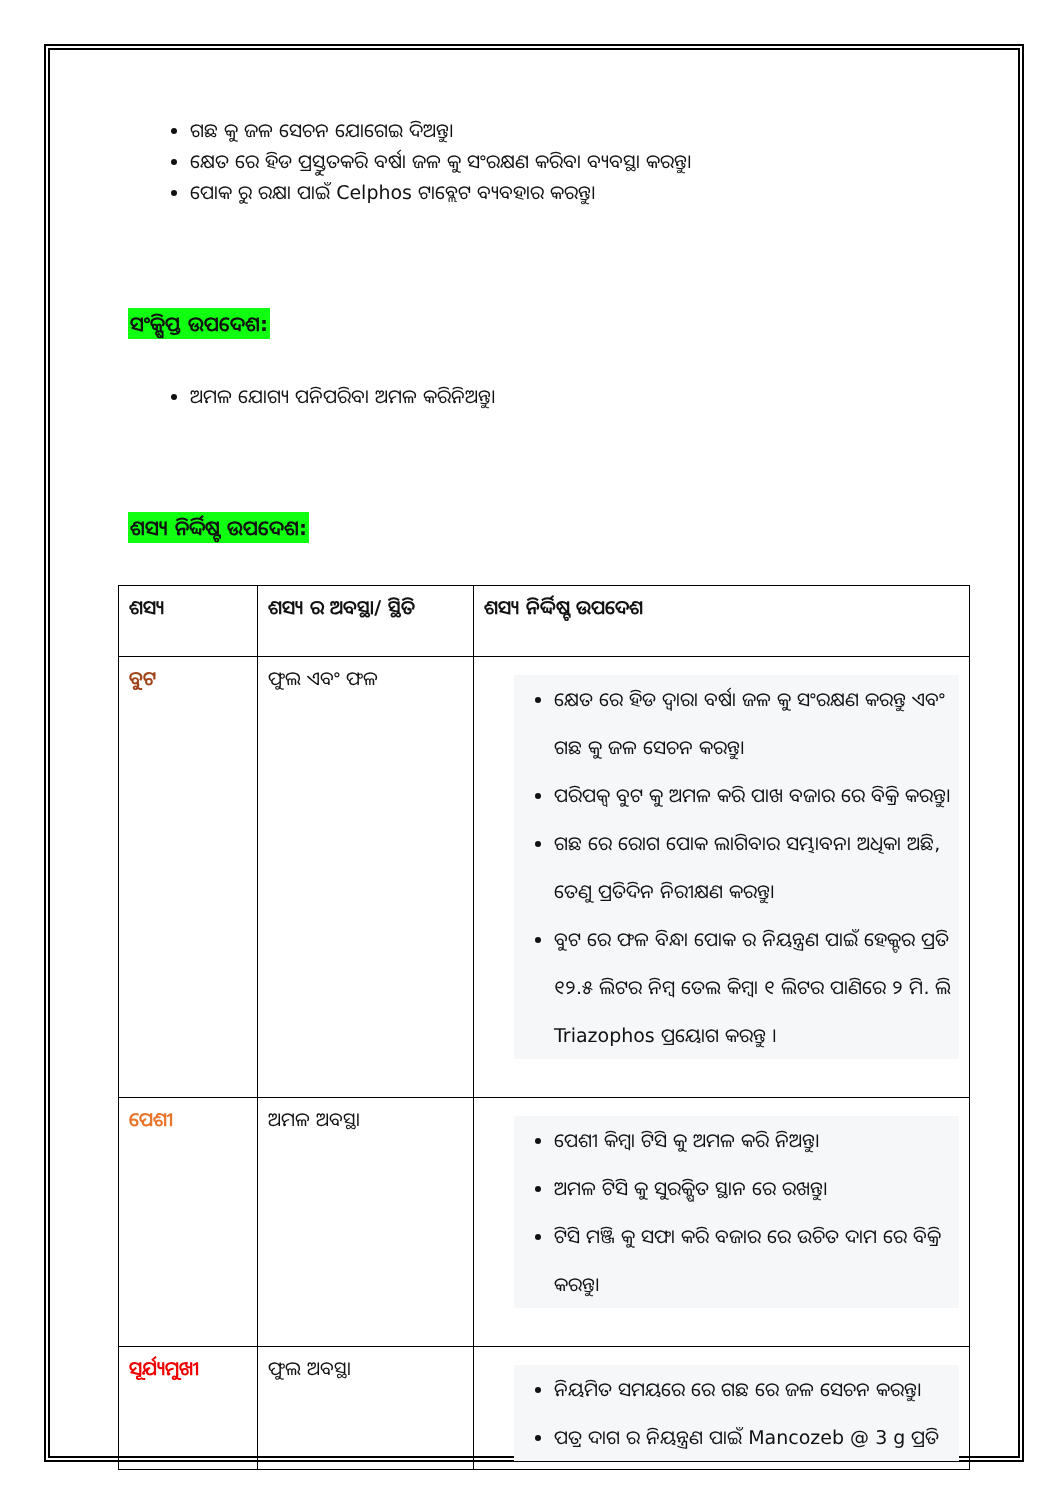ଗଛ କୁ ଜଳ ସେଚନ ଯୋଗେଇ ଦିଅନ୍ତୁ।
କ୍ଷେତ ରେ ହିଡ ପ୍ରସ୍ତୁତକରି ବର୍ଷା ଜଳ କୁ ସଂରକ୍ଷଣ କରିବା ବ୍ୟବସ୍ଥା କରନ୍ତୁ।
ପୋକ ରୁ ରକ୍ଷା ପାଇଁ Celphos ଟାବ୍ଲେଟ ବ୍ୟବହାର କରନ୍ତୁ।
ସଂକ୍ଷିପ୍ତ ଉପଦେଶ:
ଅମଳ ଯୋଗ୍ୟ ପନିପରିବା ଅମଳ କରିନିଅନ୍ତୁ।
ଶସ୍ୟ ନିର୍ଦ୍ଦିଷ୍ଟ ଉପଦେଶ:
| ଶସ୍ୟ | ଶସ୍ୟ ର ଅବସ୍ଥା/ ସ୍ଥିତି | ଶସ୍ୟ ନିର୍ଦ୍ଦିଷ୍ଟ ଉପଦେଶ |
| --- | --- | --- |
| ବୁଟ | ଫୁଲ ଏବଂ ଫଳ | କ୍ଷେତ ରେ ହିଡ ଦ୍ୱାରା ବର୍ଷା ଜଳ କୁ ସଂରକ୍ଷଣ କରନ୍ତୁ ଏବଂ ଗଛ କୁ ଜଳ ସେଚନ କରନ୍ତୁ। ପରିପକ୍ୱ ବୁଟ କୁ ଅମଳ କରି ପାଖ ବଜାର ରେ ବିକ୍ରି କରନ୍ତୁ। ଗଛ ରେ ରୋଗ ପୋକ ଲାଗିବାର ସମ୍ଭାବନା ଅଧିକା ଅଛି, ତେଣୁ ପ୍ରତିଦିନ ନିରୀକ୍ଷଣ କରନ୍ତୁ। ବୁଟ ରେ ଫଳ ବିନ୍ଧା ପୋକ ର ନିୟନ୍ତ୍ରଣ ପାଇଁ ହେକ୍ଟର ପ୍ରତି ୧୨.୫ ଲିଟର ନିମ୍ବ ତେଲ କିମ୍ବା ୧ ଲିଟର ପାଣିରେ ୨ ମି. ଲି Triazophos ପ୍ରୟୋଗ କରନ୍ତୁ । |
| ପେଶୀ | ଅମଳ ଅବସ୍ଥା | ପେଶୀ କିମ୍ବା ଟିସି କୁ ଅମଳ କରି ନିଅନ୍ତୁ। ଅମଳ ଟିସି କୁ ସୁରକ୍ଷିତ ସ୍ଥାନ ରେ ରଖନ୍ତୁ। ଟିସି ମଞ୍ଜି କୁ ସଫା କରି ବଜାର ରେ ଉଚିତ ଦାମ ରେ ବିକ୍ରି କରନ୍ତୁ। |
| ସୂର୍ଯ୍ୟମୁଖୀ | ଫୁଲ ଅବସ୍ଥା | ନିୟମିତ ସମୟରେ ରେ ଗଛ ରେ ଜଳ ସେଚନ କରନ୍ତୁ। ପତ୍ର ଦାଗ ର ନିୟନ୍ତ୍ରଣ ପାଇଁ Mancozeb @ 3 g ପ୍ରତି |